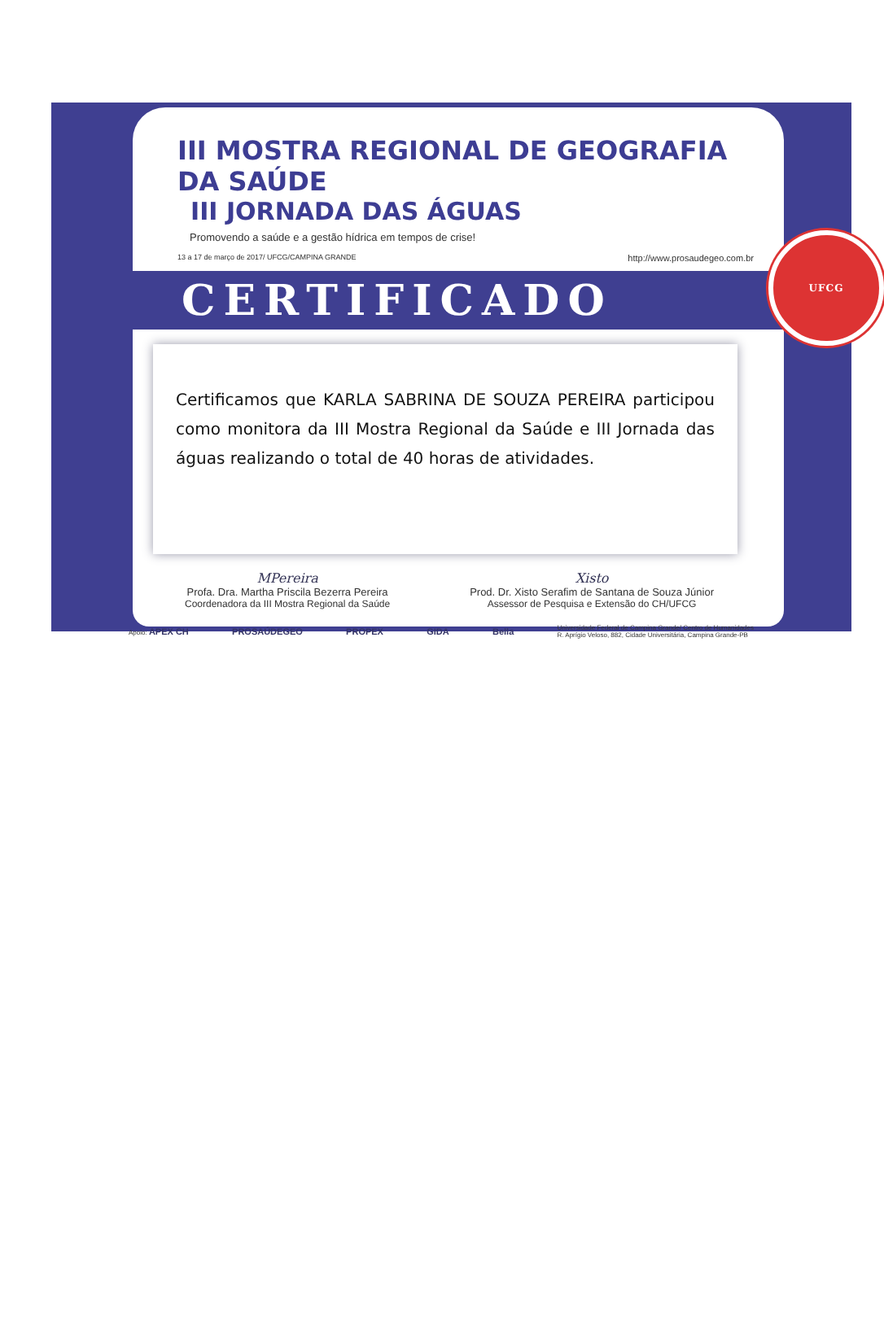III MOSTRA REGIONAL DE GEOGRAFIA DA SAÚDE
III JORNADA DAS ÁGUAS
Promovendo a saúde e a gestão hídrica em tempos de crise!
13 a 17 de março de 2017/ UFCG/CAMPINA GRANDE http://www.prosaudegeo.com.br
CERTIFICADO
UFCG
Certificamos que KARLA SABRINA DE SOUZA PEREIRA participou como monitora da III Mostra Regional da Saúde e III Jornada das águas realizando o total de 40 horas de atividades.
MPereira
Profa. Dra. Martha Priscila Bezerra Pereira
Coordenadora da III Mostra Regional da Saúde
Xisto
Prod. Dr. Xisto Serafim de Santana de Souza Júnior
Assessor de Pesquisa e Extensão do CH/UFCG
Apoio: APEX CH PROSAÚDEGEO PROPEX GIDA Bella Universidade Federal de Campina Grande/ Centro de Humanidades
R. Aprígio Veloso, 882, Cidade Universitária, Campina Grande-PB